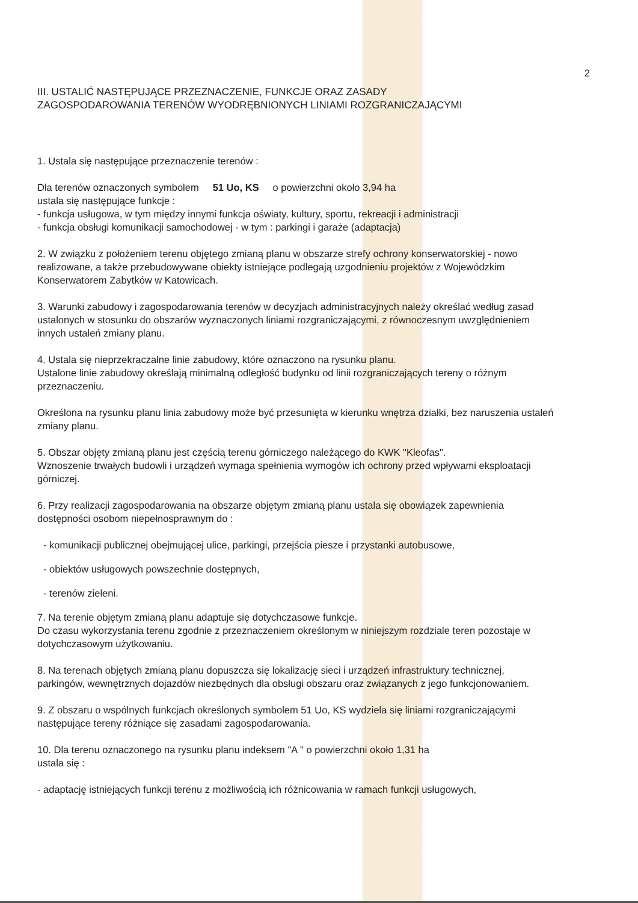2
III. USTALIĆ NASTĘPUJĄCE PRZEZNACZENIE, FUNKCJE ORAZ ZASADY
ZAGOSPODAROWANIA TERENÓW WYODRĘBNIONYCH LINIAMI ROZGRANICZAJĄCYMI
1. Ustala się następujące przeznaczenie terenów :
Dla terenów oznaczonych symbolem 51 Uo, KS o powierzchni około 3,94 ha
ustala się następujące funkcje :
- funkcja usługowa, w tym między innymi funkcja oświaty, kultury, sportu, rekreacji i administracji
- funkcja obsługi komunikacji samochodowej - w tym : parkingi i garaże (adaptacja)
2. W związku z położeniem terenu objętego zmianą planu w obszarze strefy ochrony konserwatorskiej - nowo realizowane, a także przebudowywane obiekty istniejące podlegają uzgodnieniu projektów z Wojewódzkim Konserwatorem Zabytków w Katowicach.
3. Warunki zabudowy i zagospodarowania terenów w decyzjach administracyjnych należy określać według zasad ustalonych w stosunku do obszarów wyznaczonych liniami rozgraniczającymi, z równoczesnym uwzględnieniem innych ustaleń zmiany planu.
4. Ustala się nieprzekraczalne linie zabudowy, które oznaczono na rysunku planu.
Ustalone linie zabudowy określają minimalną odległość budynku od linii rozgraniczających tereny o różnym przeznaczeniu.
Określona na rysunku planu linia zabudowy może być przesunięta w kierunku wnętrza działki, bez naruszenia ustaleń zmiany planu.
5. Obszar objęty zmianą planu jest częścią terenu górniczego należącego do KWK "Kleofas".
Wznoszenie trwałych budowli i urządzeń wymaga spełnienia wymogów ich ochrony przed wpływami eksploatacji górniczej.
6. Przy realizacji zagospodarowania na obszarze objętym zmianą planu ustala się obowiązek zapewnienia dostępności osobom niepełnosprawnym do :
- komunikacji publicznej obejmującej ulice, parkingi, przejścia piesze i przystanki autobusowe,
- obiektów usługowych powszechnie dostępnych,
- terenów zieleni.
7. Na terenie objętym zmianą planu adaptuje się dotychczasowe funkcje.
Do czasu wykorzystania terenu zgodnie z przeznaczeniem określonym w niniejszym rozdziale teren pozostaje w dotychczasowym użytkowaniu.
8. Na terenach objętych zmianą planu dopuszcza się lokalizację sieci i urządzeń infrastruktury technicznej, parkingów, wewnętrznych dojazdów niezbędnych dla obsługi obszaru oraz związanych z jego funkcjonowaniem.
9. Z obszaru o wspólnych funkcjach określonych symbolem 51 Uo, KS wydziela się liniami rozgraniczającymi następujące tereny różniące się zasadami zagospodarowania.
10. Dla terenu oznaczonego na rysunku planu indeksem "A " o powierzchni około 1,31 ha
ustala się :
- adaptację istniejących funkcji terenu z możliwością ich różnicowania w ramach funkcji usługowych,